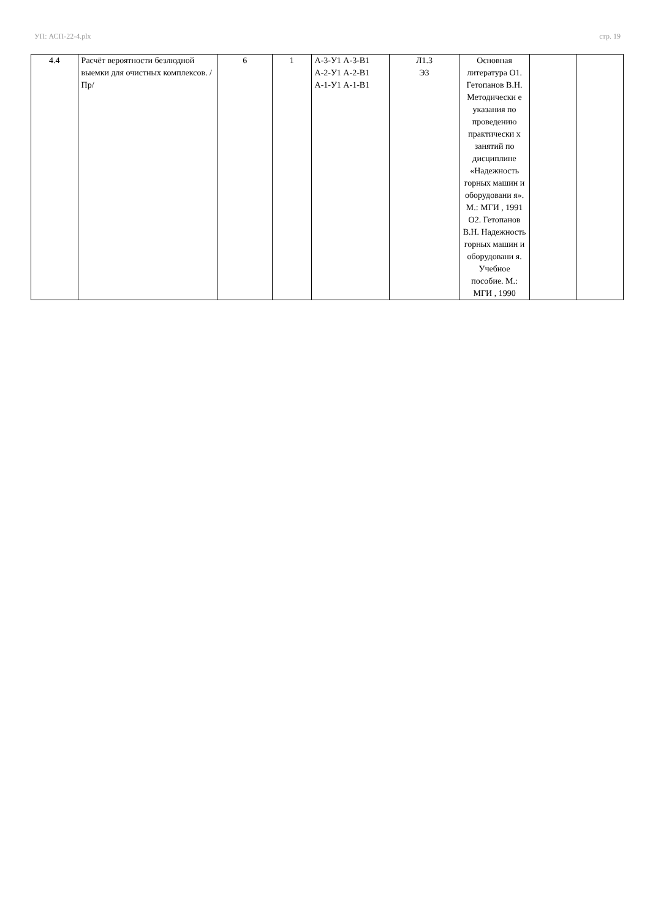УП: АСП-22-4.plx стр. 19
| 4.4 | Расчёт вероятности безлюдной выемки для очистных комплексов. /Пр/ | 6 | 1 | А-3-У1 А-3-В1 А-2-У1 А-2-В1 А-1-У1 А-1-В1 | Л1.3 Э3 | Основная литература О1. Гетопанов В.Н. Методически е указания по проведению практически х занятий по дисциплине «Надежность горных машин и оборудовани я». М.: МГИ , 1991 О2. Гетопанов В.Н. Надежность горных машин и оборудовани я. Учебное пособие. М.: МГИ , 1990 | | |